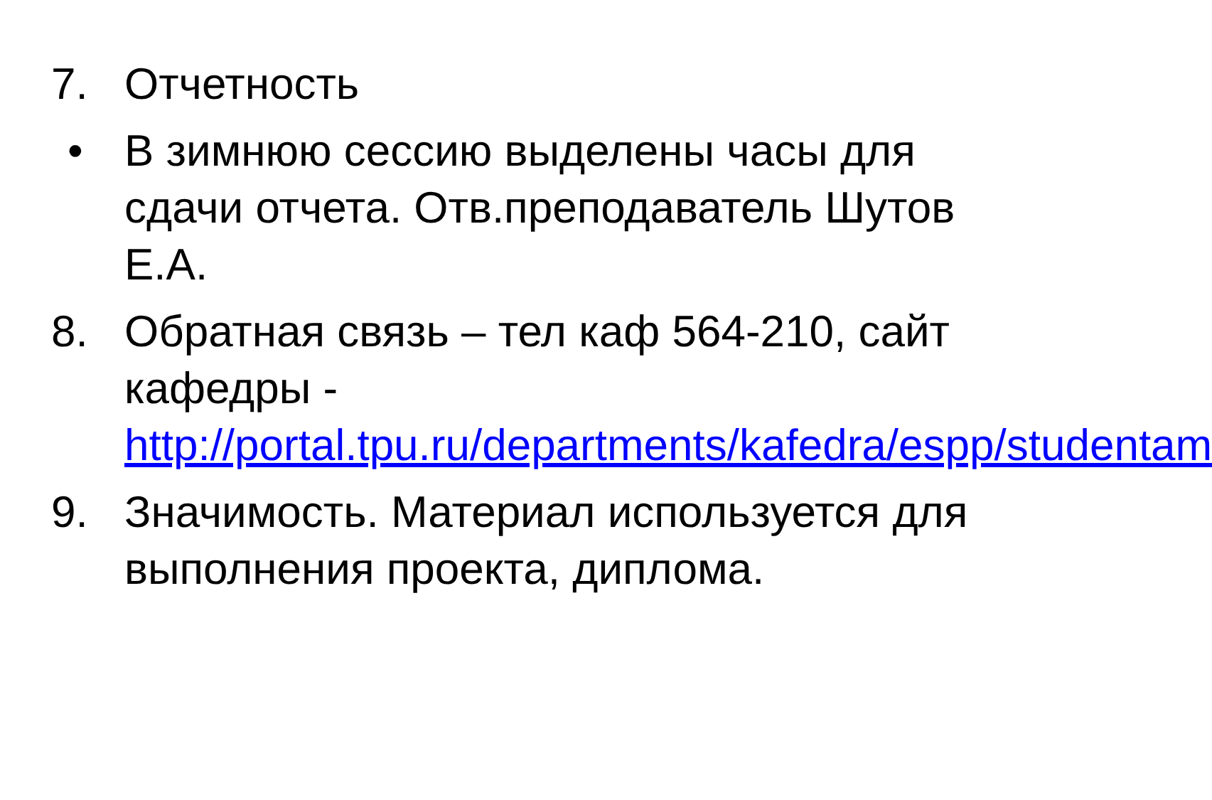7. Отчетность
• В зимнюю сессию выделены часы для сдачи отчета. Отв.преподаватель Шутов Е.А.
8. Обратная связь – тел каф 564-210, сайт кафедры - http://portal.tpu.ru/departments/kafedra/espp/studentam
9. Значимость. Материал используется для выполнения проекта, диплома.